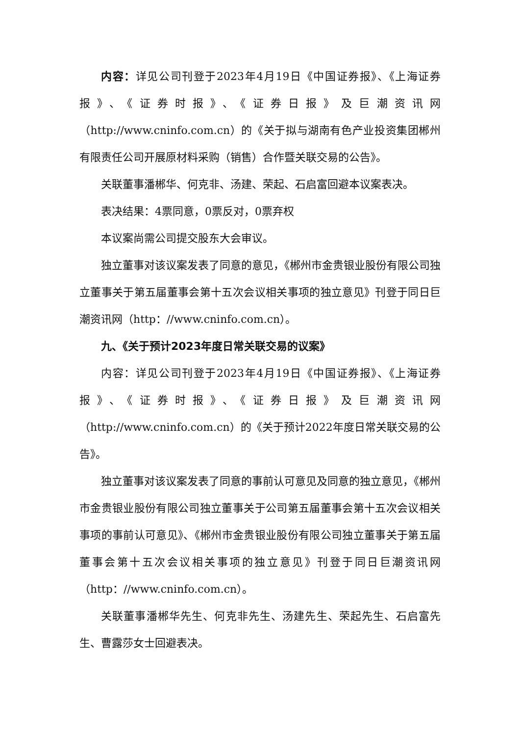内容：详见公司刊登于2023年4月19日《中国证券报》、《上海证券报》、《证券时报》、《证券日报》及巨潮资讯网（http://www.cninfo.com.cn）的《关于拟与湖南有色产业投资集团郴州有限责任公司开展原材料采购（销售）合作暨关联交易的公告》。
关联董事潘郴华、何克非、汤建、荣起、石启富回避本议案表决。
表决结果：4票同意，0票反对，0票弃权
本议案尚需公司提交股东大会审议。
独立董事对该议案发表了同意的意见，《郴州市金贵银业股份有限公司独立董事关于第五届董事会第十五次会议相关事项的独立意见》刊登于同日巨潮资讯网（http：//www.cninfo.com.cn）。
九、《关于预计2023年度日常关联交易的议案》
内容：详见公司刊登于2023年4月19日《中国证券报》、《上海证券报》、《证券时报》、《证券日报》及巨潮资讯网（http://www.cninfo.com.cn）的《关于预计2022年度日常关联交易的公告》。
独立董事对该议案发表了同意的事前认可意见及同意的独立意见，《郴州市金贵银业股份有限公司独立董事关于公司第五届董事会第十五次会议相关事项的事前认可意见》、《郴州市金贵银业股份有限公司独立董事关于第五届董事会第十五次会议相关事项的独立意见》刊登于同日巨潮资讯网（http：//www.cninfo.com.cn）。
关联董事潘郴华先生、何克非先生、汤建先生、荣起先生、石启富先生、曹露莎女士回避表决。